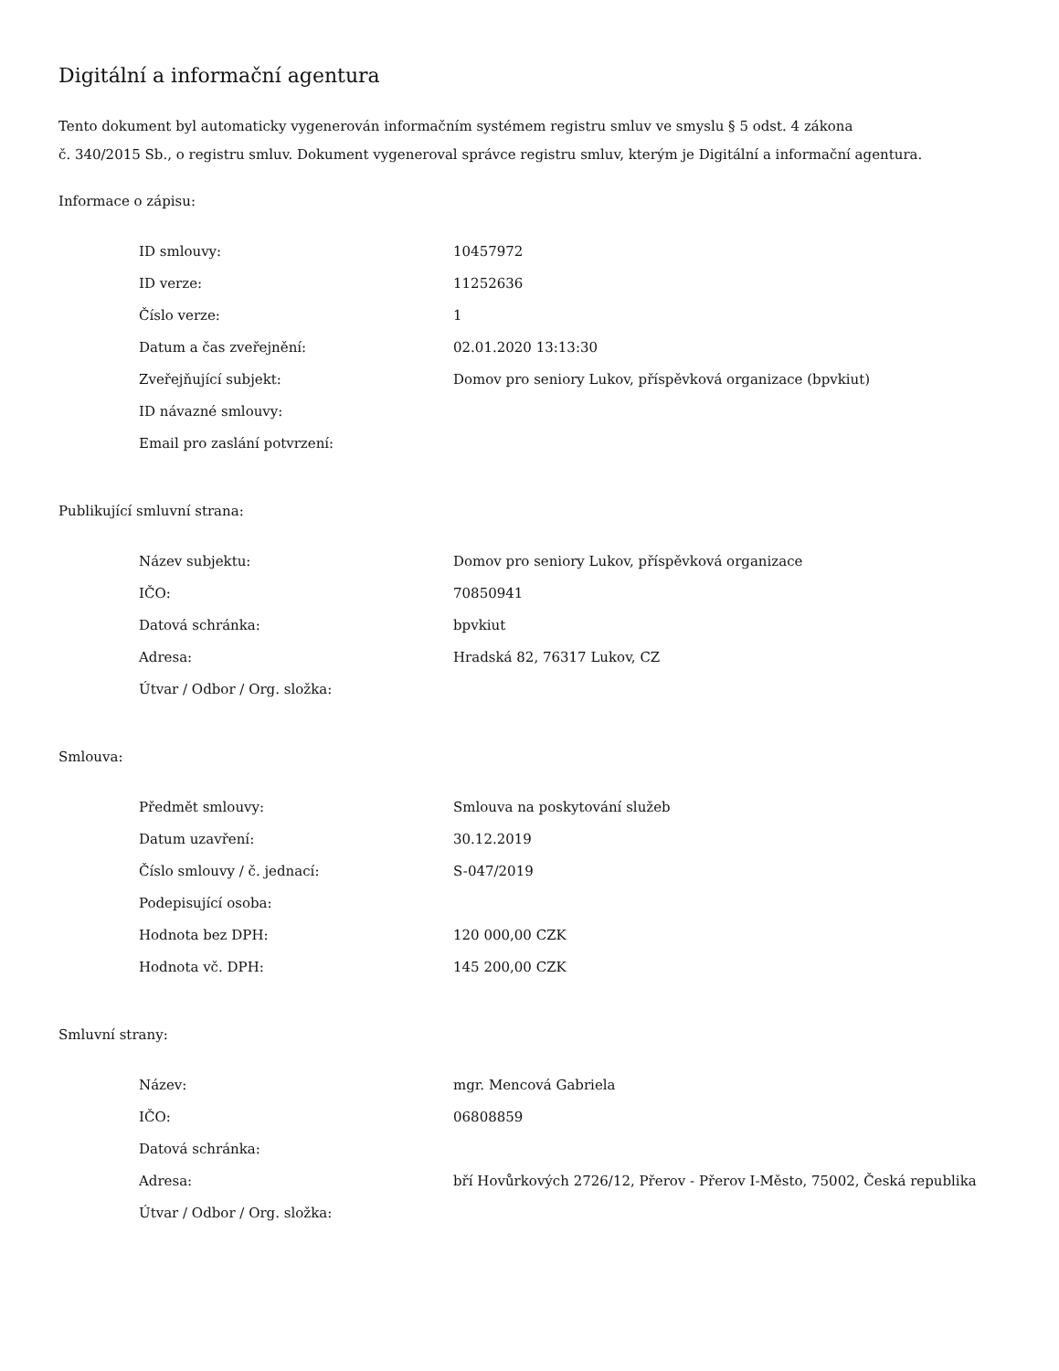Digitální a informační agentura
Tento dokument byl automaticky vygenerován informačním systémem registru smluv ve smyslu § 5 odst. 4 zákona
č. 340/2015 Sb., o registru smluv. Dokument vygeneroval správce registru smluv, kterým je Digitální a informační agentura.
Informace o zápisu:
| ID smlouvy: | 10457972 |
| ID verze: | 11252636 |
| Číslo verze: | 1 |
| Datum a čas zveřejnění: | 02.01.2020 13:13:30 |
| Zveřejňující subjekt: | Domov pro seniory Lukov, příspěvková organizace (bpvkiut) |
| ID návazné smlouvy: | |
| Email pro zaslání potvrzení: | |
Publikující smluvní strana:
| Název subjektu: | Domov pro seniory Lukov, příspěvková organizace |
| IČO: | 70850941 |
| Datová schránka: | bpvkiut |
| Adresa: | Hradská 82, 76317 Lukov, CZ |
| Útvar / Odbor / Org. složka: | |
Smlouva:
| Předmět smlouvy: | Smlouva na poskytování služeb |
| Datum uzavření: | 30.12.2019 |
| Číslo smlouvy / č. jednací: | S-047/2019 |
| Podepisující osoba: | |
| Hodnota bez DPH: | 120 000,00 CZK |
| Hodnota vč. DPH: | 145 200,00 CZK |
Smluvní strany:
| Název: | mgr. Mencová Gabriela |
| IČO: | 06808859 |
| Datová schránka: | |
| Adresa: | bří Hovůrkových 2726/12, Přerov - Přerov I-Město, 75002, Česká republika |
| Útvar / Odbor / Org. složka: | |